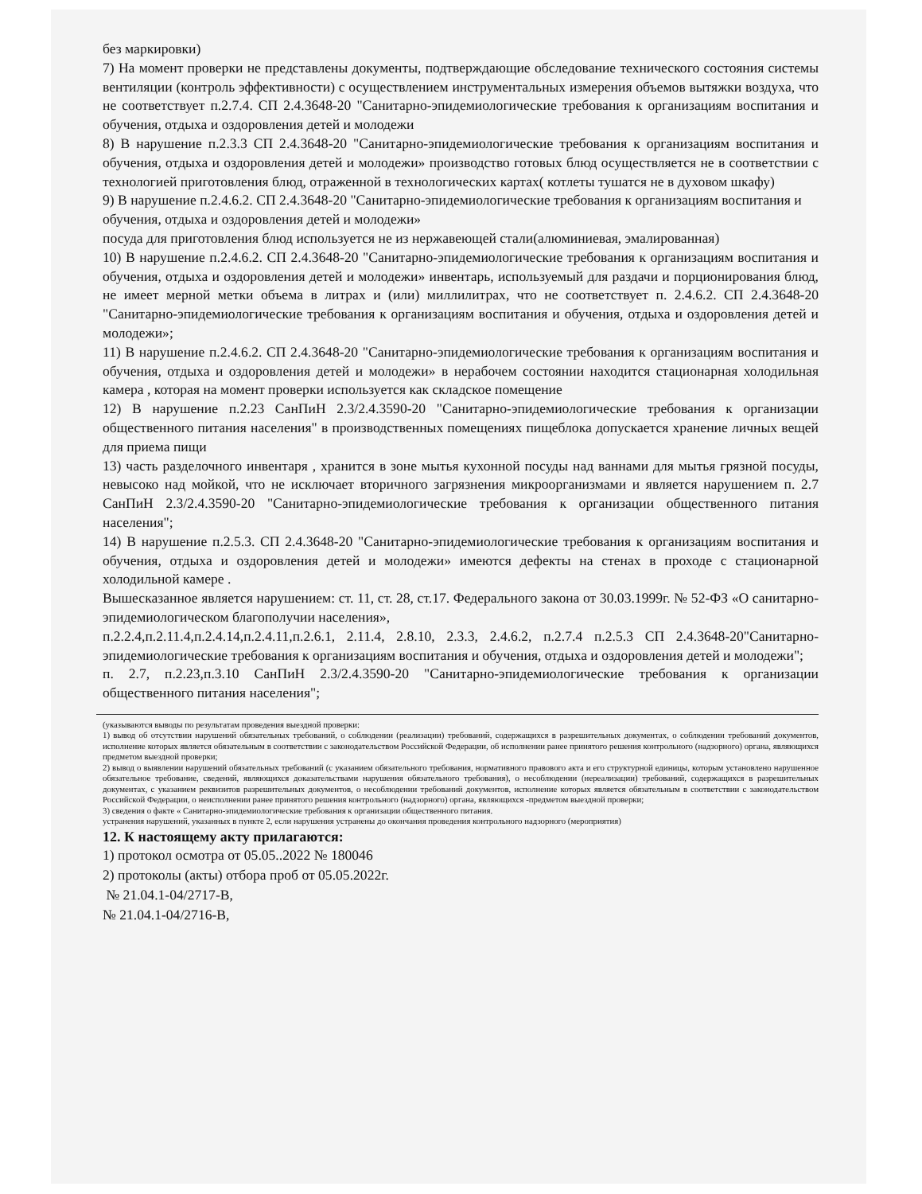без маркировки)
7) На момент проверки не представлены документы, подтверждающие обследование технического состояния системы вентиляции (контроль эффективности) с осуществлением инструментальных измерения объемов вытяжки воздуха, что не соответствует п.2.7.4. СП 2.4.3648-20 "Санитарно-эпидемиологические требования к организациям воспитания и обучения, отдыха и оздоровления детей и молодежи
8) В нарушение п.2.3.3 СП 2.4.3648-20 "Санитарно-эпидемиологические требования к организациям воспитания и обучения, отдыха и оздоровления детей и молодежи» производство готовых блюд осуществляется не в соответствии с технологией приготовления блюд, отраженной в технологических картах( котлеты тушатся не в духовом шкафу)
9) В нарушение п.2.4.6.2. СП 2.4.3648-20 "Санитарно-эпидемиологические требования к организациям воспитания и обучения, отдыха и оздоровления детей и молодежи»
посуда для приготовления блюд используется не из нержавеющей стали(алюминиевая, эмалированная)
10) В нарушение п.2.4.6.2. СП 2.4.3648-20 "Санитарно-эпидемиологические требования к организациям воспитания и обучения, отдыха и оздоровления детей и молодежи» инвентарь, используемый для раздачи и порционирования блюд, не имеет мерной метки объема в литрах и (или) миллилитрах, что не соответствует п. 2.4.6.2. СП 2.4.3648-20 "Санитарно-эпидемиологические требования к организациям воспитания и обучения, отдыха и оздоровления детей и молодежи»;
11) В нарушение п.2.4.6.2. СП 2.4.3648-20 "Санитарно-эпидемиологические требования к организациям воспитания и обучения, отдыха и оздоровления детей и молодежи» в нерабочем состоянии находится стационарная холодильная камера , которая на момент проверки используется как складское помещение
12) В нарушение п.2.23 СанПиН 2.3/2.4.3590-20 "Санитарно-эпидемиологические требования к организации общественного питания населения" в производственных помещениях пищеблока допускается хранение личных вещей для приема пищи
13) часть разделочного инвентаря , хранится в зоне мытья кухонной посуды над ваннами для мытья грязной посуды, невысоко над мойкой, что не исключает вторичного загрязнения микроорганизмами и является нарушением п. 2.7 СанПиН 2.3/2.4.3590-20 "Санитарно-эпидемиологические требования к организации общественного питания населения";
14) В нарушение п.2.5.3. СП 2.4.3648-20 "Санитарно-эпидемиологические требования к организациям воспитания и обучения, отдыха и оздоровления детей и молодежи» имеются дефекты на стенах в проходе с стационарной холодильной камере .
Вышесказанное является нарушением: ст. 11, ст. 28, ст.17. Федерального закона от 30.03.1999г. № 52-ФЗ «О санитарно-эпидемиологическом благополучии населения»,
п.2.2.4,п.2.11.4,п.2.4.14,п.2.4.11,п.2.6.1, 2.11.4, 2.8.10, 2.3.3, 2.4.6.2, п.2.7.4 п.2.5.3 СП 2.4.3648-20"Санитарно-эпидемиологические требования к организациям воспитания и обучения, отдыха и оздоровления детей и молодежи";
п. 2.7, п.2.23,п.3.10 СанПиН 2.3/2.4.3590-20 "Санитарно-эпидемиологические требования к организации общественного питания населения";
(указываются выводы по результатам проведения выездной проверки:
1) вывод об отсутствии нарушений обязательных требований, о соблюдении (реализации) требований, содержащихся в разрешительных документах, о соблюдении требований документов, исполнение которых является обязательным в соответствии с законодательством Российской Федерации, об исполнении ранее принятого решения контрольного (надзорного) органа, являющихся предметом выездной проверки;
2) вывод о выявлении нарушений обязательных требований (с указанием обязательного требования, нормативного правового акта и его структурной единицы, которым установлено нарушенное обязательное требование, сведений, являющихся доказательствами нарушения обязательного требования), о несоблюдении (нереализации) требований, содержащихся в разрешительных документах, с указанием реквизитов разрешительных документов, о несоблюдении требований документов, исполнение которых является обязательным в соответствии с законодательством Российской Федерации, о неисполнении ранее принятого решения контрольного (надзорного) органа, являющихся -предметом выездной проверки;
3) сведения о факте « Санитарно-эпидемиологические требования к организации общественного питания.
устранения нарушений, указанных в пункте 2, если нарушения устранены до окончания проведения контрольного надзорного (мероприятия)
12. К настоящему акту прилагаются:
1) протокол осмотра от 05.05..2022 № 180046
2) протоколы (акты) отбора проб от 05.05.2022г.
№ 21.04.1-04/2717-В,
№ 21.04.1-04/2716-В,